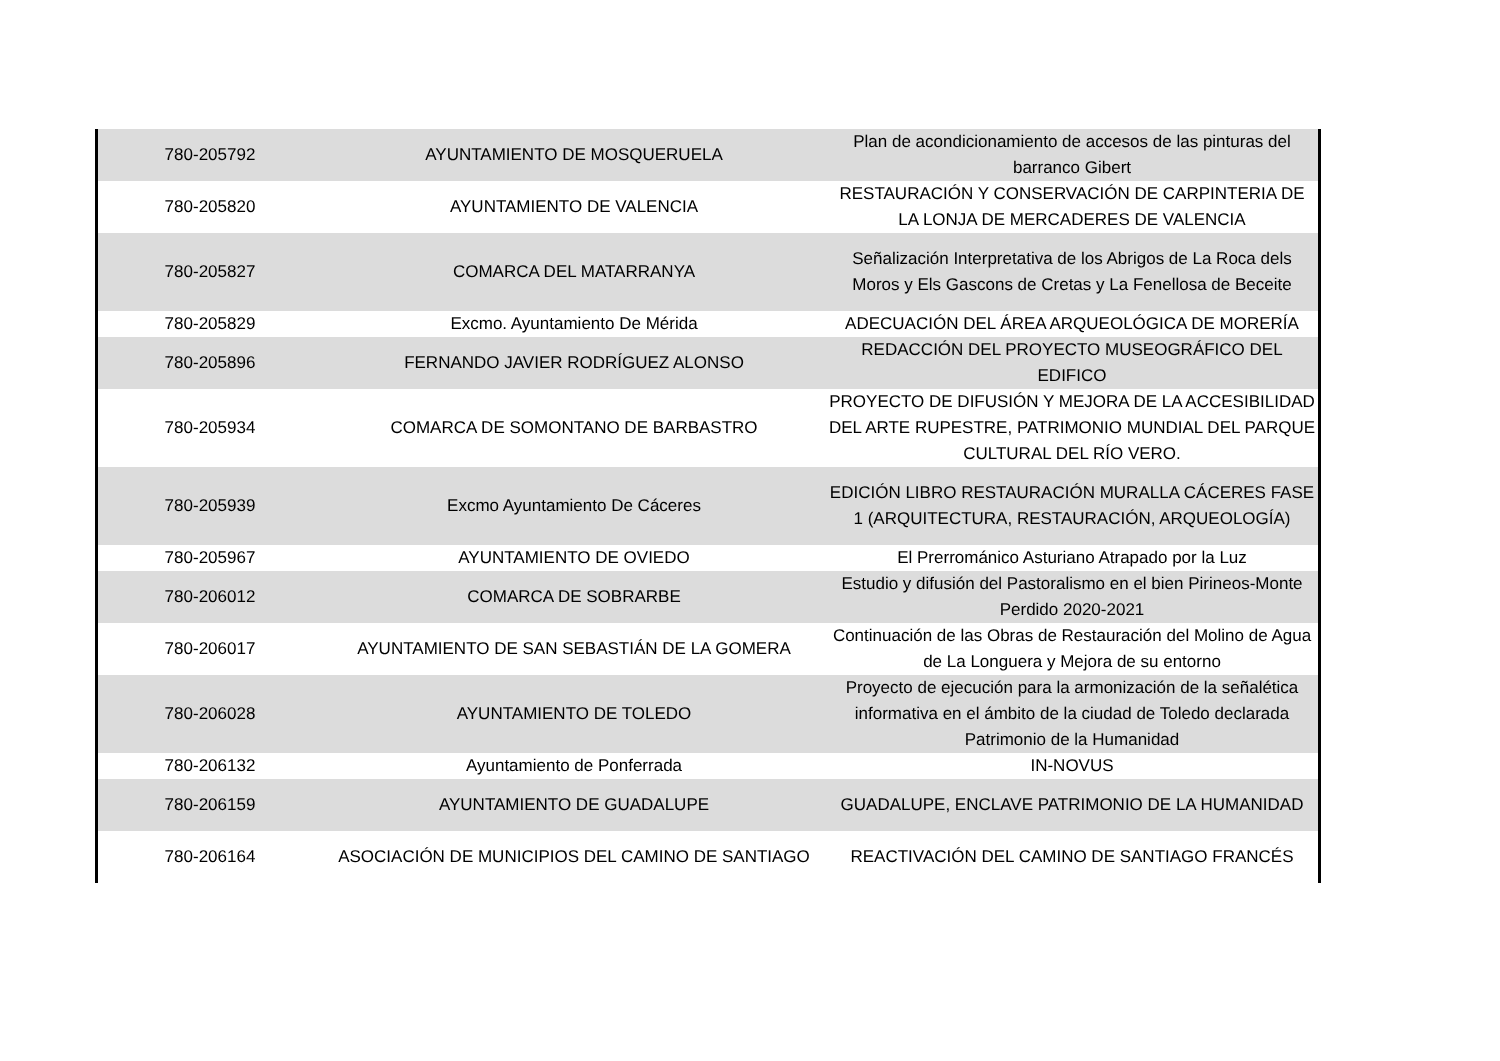| 780-205792 | AYUNTAMIENTO DE MOSQUERUELA | Plan de acondicionamiento de accesos de las pinturas del barranco Gibert |
| 780-205820 | AYUNTAMIENTO DE VALENCIA | RESTAURACIÓN Y CONSERVACIÓN DE CARPINTERIA DE LA LONJA DE MERCADERES DE VALENCIA |
| 780-205827 | COMARCA DEL MATARRANYA | Señalización Interpretativa de los Abrigos de La Roca dels Moros y Els Gascons de Cretas y La Fenellosa de Beceite |
| 780-205829 | Excmo. Ayuntamiento De Mérida | ADECUACIÓN DEL ÁREA ARQUEOLÓGICA DE MORERÍA |
| 780-205896 | FERNANDO JAVIER RODRÍGUEZ ALONSO | REDACCIÓN DEL PROYECTO MUSEOGRÁFICO DEL EDIFICO |
| 780-205934 | COMARCA DE SOMONTANO DE BARBASTRO | PROYECTO DE DIFUSIÓN Y MEJORA DE LA ACCESIBILIDAD DEL ARTE RUPESTRE, PATRIMONIO MUNDIAL DEL PARQUE CULTURAL DEL RÍO VERO. |
| 780-205939 | Excmo Ayuntamiento De Cáceres | EDICIÓN LIBRO RESTAURACIÓN MURALLA CÁCERES FASE 1 (ARQUITECTURA, RESTAURACIÓN, ARQUEOLOGÍA) |
| 780-205967 | AYUNTAMIENTO DE OVIEDO | El Prerrománico Asturiano Atrapado por la Luz |
| 780-206012 | COMARCA DE SOBRARBE | Estudio y difusión del Pastoralismo en el bien Pirineos-Monte Perdido 2020-2021 |
| 780-206017 | AYUNTAMIENTO DE SAN SEBASTIÁN DE LA GOMERA | Continuación de las Obras de Restauración del Molino de Agua de La Longuera y Mejora de su entorno |
| 780-206028 | AYUNTAMIENTO DE TOLEDO | Proyecto de ejecución para la armonización de la señalética informativa en el ámbito de la ciudad de Toledo declarada Patrimonio de la Humanidad |
| 780-206132 | Ayuntamiento de Ponferrada | IN-NOVUS |
| 780-206159 | AYUNTAMIENTO DE GUADALUPE | GUADALUPE, ENCLAVE PATRIMONIO DE LA HUMANIDAD |
| 780-206164 | ASOCIACIÓN DE MUNICIPIOS DEL CAMINO DE SANTIAGO | REACTIVACIÓN DEL CAMINO DE SANTIAGO FRANCÉS |